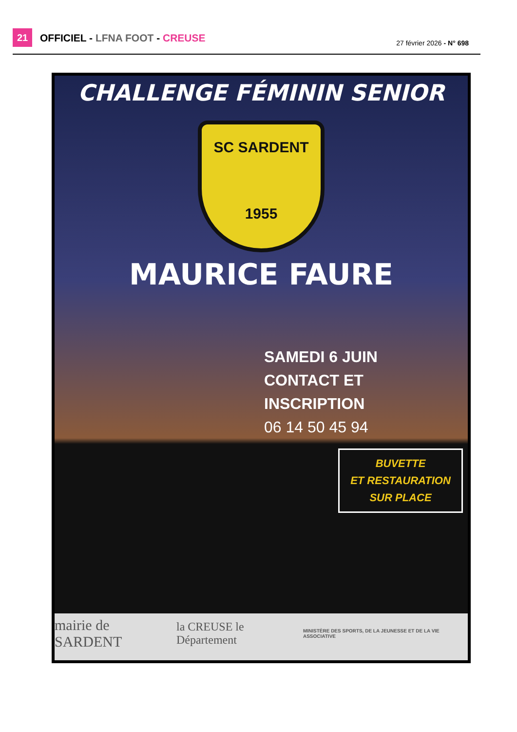21 OFFICIEL - LFNA FOOT - CREUSE 27 février 2026 - N° 698
CHALLENGE FÉMININ SENIOR
SC SARDENT
1955
MAURICE FAURE
SAMEDI 6 JUIN
CONTACT ET
INSCRIPTION
06 14 50 45 94
BUVETTE
ET RESTAURATION
SUR PLACE
mairie de SARDENT la CREUSE le Département MINISTÈRE DES SPORTS, DE LA JEUNESSE ET DE LA VIE ASSOCIATIVE